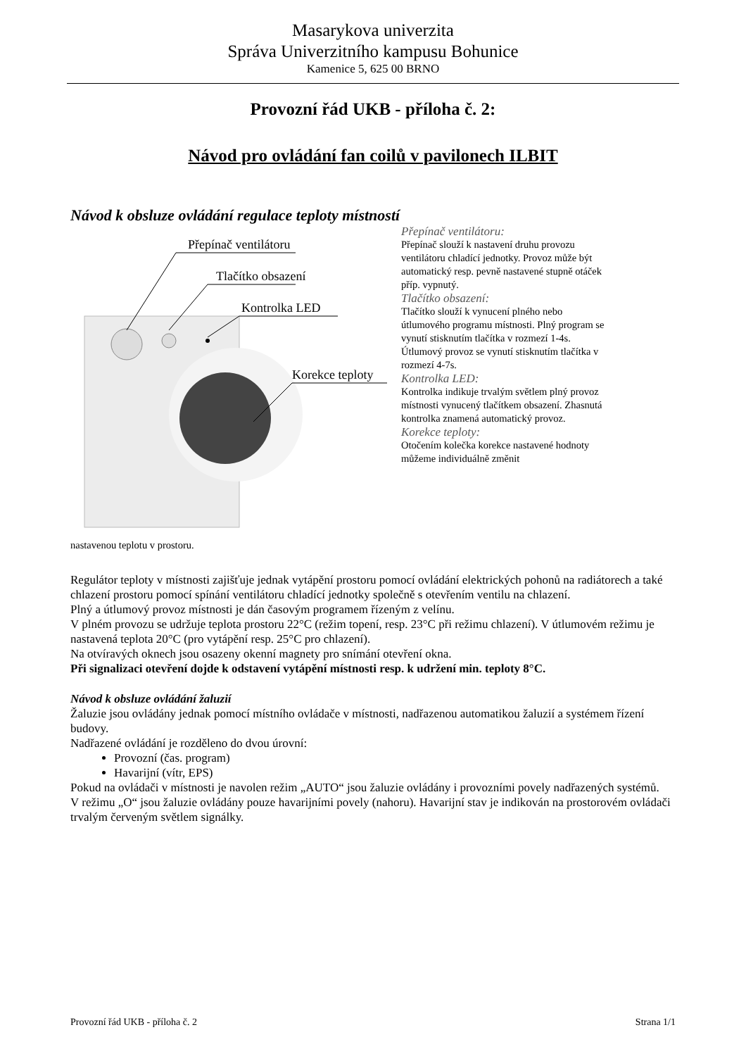Masarykova univerzita
Správa Univerzitního kampusu Bohunice
Kamenice 5, 625 00 BRNO
Provozní řád UKB - příloha č. 2:
Návod pro ovládání fan coilů v pavilonech ILBIT
Návod k obsluze ovládání regulace teploty místností
Přepínač ventilátoru
Tlačítko obsazení
Kontrolka LED
Korekce teploty
Přepínač ventilátoru:
Přepínač slouží k nastavení druhu provozu ventilátoru chladící jednotky. Provoz může být automatický resp. pevně nastavené stupně otáček příp. vypnutý.
Tlačítko obsazení:
Tlačítko slouží k vynucení plného nebo útlumového programu místnosti. Plný program se vynutí stisknutím tlačítka v rozmezí 1-4s. Útlumový provoz se vynutí stisknutím tlačítka v rozmezí 4-7s.
Kontrolka LED:
Kontrolka indikuje trvalým světlem plný provoz místnosti vynucený tlačítkem obsazení. Zhasnutá kontrolka znamená automatický provoz.
Korekce teploty:
Otočením kolečka korekce nastavené hodnoty můžeme individuálně změnit
nastavenou teplotu v prostoru.
Regulátor teploty v místnosti zajišťuje jednak vytápění prostoru pomocí ovládání elektrických pohonů na radiátorech a také chlazení prostoru pomocí spínání ventilátoru chladící jednotky společně s otevřením ventilu na chlazení.
Plný a útlumový provoz místnosti je dán časovým programem řízeným z velínu.
V plném provozu se udržuje teplota prostoru 22°C (režim topení, resp. 23°C při režimu chlazení). V útlumovém režimu je nastavená teplota 20°C (pro vytápění resp. 25°C pro chlazení).
Na otvíravých oknech jsou osazeny okenní magnety pro snímání otevření okna.
Při signalizaci otevření dojde k odstavení vytápění místnosti resp. k udržení min. teploty 8°C.
Návod k obsluze ovládání žaluzií
Žaluzie jsou ovládány jednak pomocí místního ovládače v místnosti, nadřazenou automatikou žaluzií a systémem řízení budovy.
Nadřazené ovládání je rozděleno do dvou úrovní:
Provozní (čas. program)
Havarijní (vítr, EPS)
Pokud na ovládači v místnosti je navolen režim „AUTO“ jsou žaluzie ovládány i provozními povely nadřazených systémů.
V režimu „O“ jsou žaluzie ovládány pouze havarijními povely (nahoru). Havarijní stav je indikován na prostorovém ovládači trvalým červeným světlem signálky.
Provozní řád UKB - příloha č. 2 Strana 1/1